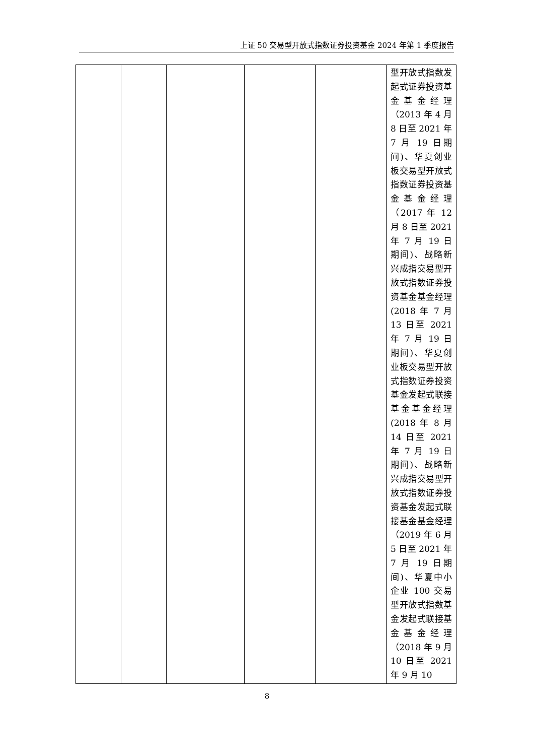上证 50 交易型开放式指数证券投资基金 2024 年第 1 季度报告
| | | | | | 型开放式指数发起式证券投资基金基金经理（2013 年 4 月 8 日至 2021 年 7 月 19 日期间)、华夏创业板交易型开放式指数证券投资基金基金经理（2017 年 12 月 8 日至 2021 年 7 月 19 日期间)、战略新兴成指交易型开放式指数证券投资基金基金经理(2018 年 7 月 13 日至 2021 年 7 月 19 日期间)、华夏创业板交易型开放式指数证券投资基金发起式联接基金基金经理(2018 年 8 月 14 日至 2021 年 7 月 19 日期间)、战略新兴成指交易型开放式指数证券投资基金发起式联接基金基金经理（2019 年 6 月 5 日至 2021 年 7 月 19 日期间)、华夏中小企业 100 交易型开放式指数基金发起式联接基金基金经理（2018 年 9 月 10 日至 2021 年 9 月 10 |
8